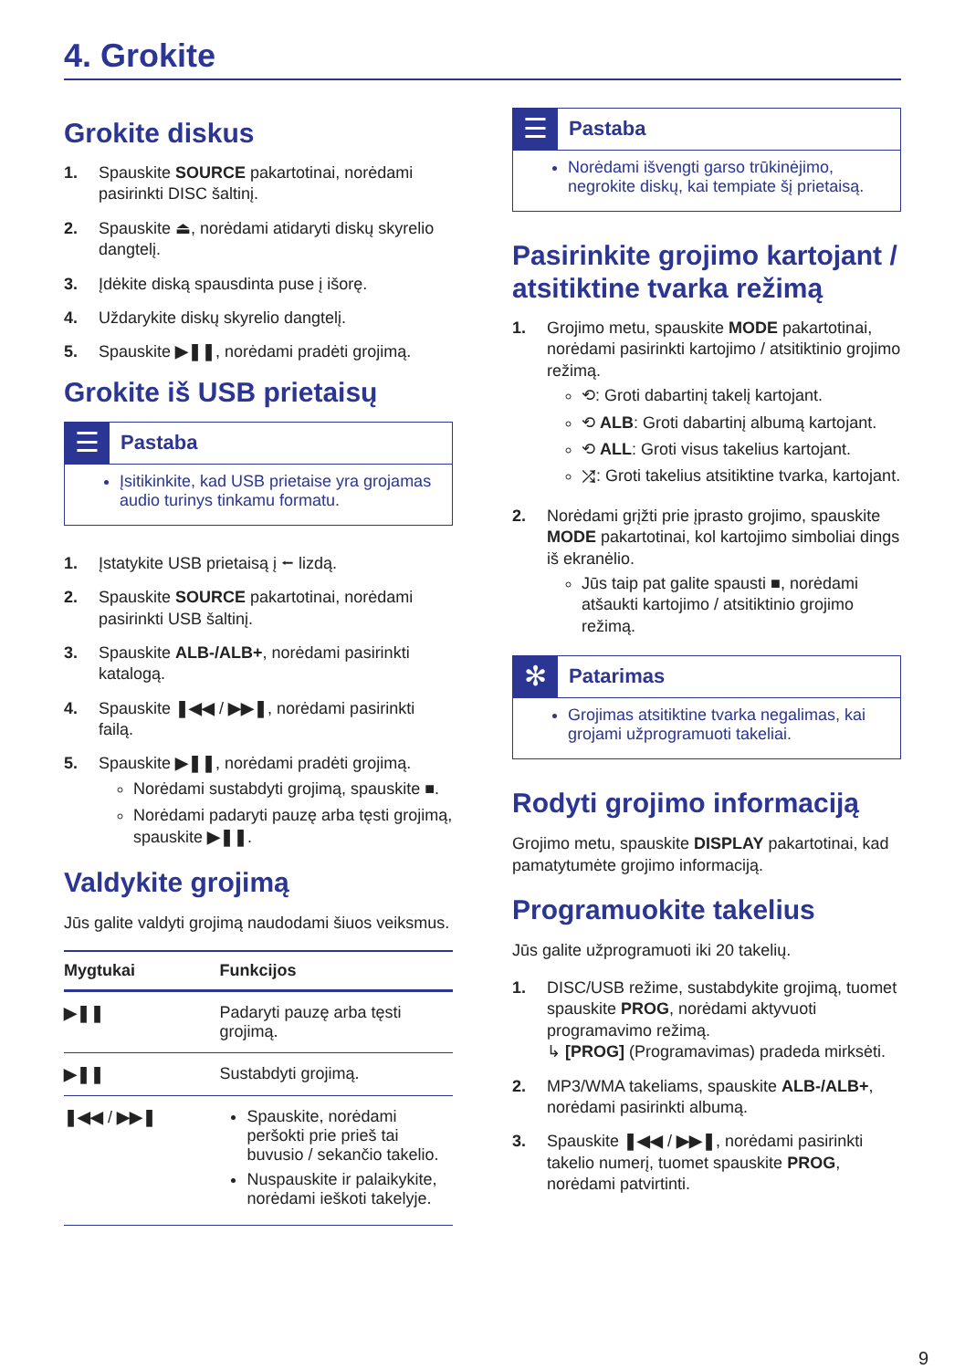4. Grokite
Grokite diskus
1. Spauskite SOURCE pakartotinai, norėdami pasirinkti DISC šaltinį.
2. Spauskite ⏏, norėdami atidaryti diskų skyrelio dangtelį.
3. Įdėkite diską spausdinta puse į išorę.
4. Uždarykite diskų skyrelio dangtelį.
5. Spauskite ▶❚❚, norėdami pradėti grojimą.
Grokite iš USB prietaisų
☰
Pastaba
Įsitikinkite, kad USB prietaise yra grojamas audio turinys tinkamu formatu.
1. Įstatykite USB prietaisą į ⭠ lizdą.
2. Spauskite SOURCE pakartotinai, norėdami pasirinkti USB šaltinį.
3. Spauskite ALB-/ALB+, norėdami pasirinkti katalogą.
4. Spauskite ❚◀◀ / ▶▶❚, norėdami pasirinkti failą.
5. Spauskite ▶❚❚, norėdami pradėti grojimą.
Norėdami sustabdyti grojimą, spauskite ■.
Norėdami padaryti pauzę arba tęsti grojimą, spauskite ▶❚❚.
Valdykite grojimą
Jūs galite valdyti grojimą naudodami šiuos veiksmus.
| Mygtukai | Funkcijos |
| --- | --- |
| ▶❚❚ | Padaryti pauzę arba tęsti grojimą. |
| ▶❚❚ | Sustabdyti grojimą. |
| ❚◀◀ / ▶▶❚ | Spauskite, norėdami peršokti prie prieš tai buvusio / sekančio takelio. Nuspauskite ir palaikykite, norėdami ieškoti takelyje. |
☰
Pastaba
Norėdami išvengti garso trūkinėjimo, negrokite diskų, kai tempiate šį prietaisą.
Pasirinkite grojimo kartojant / atsitiktine tvarka režimą
1. Grojimo metu, spauskite MODE pakartotinai, norėdami pasirinkti kartojimo / atsitiktinio grojimo režimą.
⟲: Groti dabartinį takelį kartojant.
⟲ ALB: Groti dabartinį albumą kartojant.
⟲ ALL: Groti visus takelius kartojant.
⤮: Groti takelius atsitiktine tvarka, kartojant.
2. Norėdami grįžti prie įprasto grojimo, spauskite MODE pakartotinai, kol kartojimo simboliai dings iš ekranėlio.
Jūs taip pat galite spausti ■, norėdami atšaukti kartojimo / atsitiktinio grojimo režimą.
✻
Patarimas
Grojimas atsitiktine tvarka negalimas, kai grojami užprogramuoti takeliai.
Rodyti grojimo informaciją
Grojimo metu, spauskite DISPLAY pakartotinai, kad pamatytumėte grojimo informaciją.
Programuokite takelius
Jūs galite užprogramuoti iki 20 takelių.
1. DISC/USB režime, sustabdykite grojimą, tuomet spauskite PROG, norėdami aktyvuoti programavimo režimą.
↳ [PROG] (Programavimas) pradeda mirksėti.
2. MP3/WMA takeliams, spauskite ALB-/ALB+, norėdami pasirinkti albumą.
3. Spauskite ❚◀◀ / ▶▶❚, norėdami pasirinkti takelio numerį, tuomet spauskite PROG, norėdami patvirtinti.
9